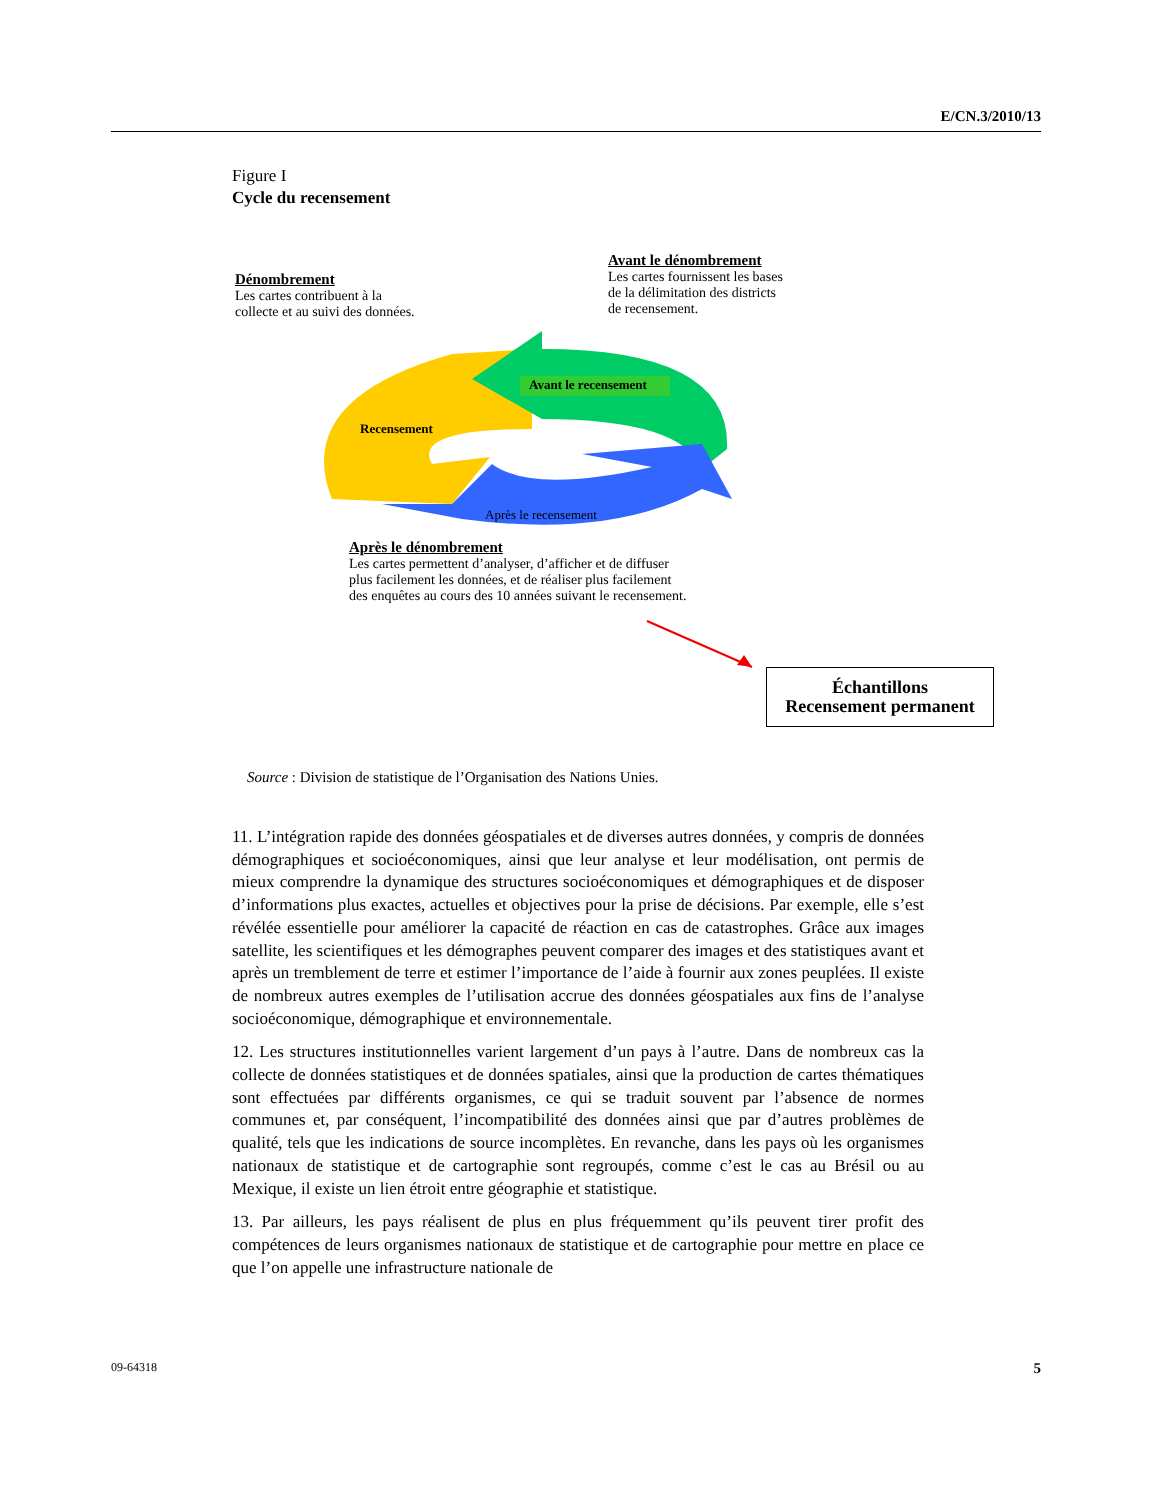E/CN.3/2010/13
Figure I
Cycle du recensement
Dénombrement
Les cartes contribuent à la
collecte et au suivi des données.
Avant le dénombrement
Les cartes fournissent les bases
de la délimitation des districts
de recensement.
Avant le recensement
Recensement
Après le recensement
Après le dénombrement
Les cartes permettent d’analyser, d’afficher et de diffuser
plus facilement les données, et de réaliser plus facilement
des enquêtes au cours des 10 années suivant le recensement.
Échantillons
Recensement permanent
Source : Division de statistique de l’Organisation des Nations Unies.
11. L’intégration rapide des données géospatiales et de diverses autres données, y compris de données démographiques et socioéconomiques, ainsi que leur analyse et leur modélisation, ont permis de mieux comprendre la dynamique des structures socioéconomiques et démographiques et de disposer d’informations plus exactes, actuelles et objectives pour la prise de décisions. Par exemple, elle s’est révélée essentielle pour améliorer la capacité de réaction en cas de catastrophes. Grâce aux images satellite, les scientifiques et les démographes peuvent comparer des images et des statistiques avant et après un tremblement de terre et estimer l’importance de l’aide à fournir aux zones peuplées. Il existe de nombreux autres exemples de l’utilisation accrue des données géospatiales aux fins de l’analyse socioéconomique, démographique et environnementale.
12. Les structures institutionnelles varient largement d’un pays à l’autre. Dans de nombreux cas la collecte de données statistiques et de données spatiales, ainsi que la production de cartes thématiques sont effectuées par différents organismes, ce qui se traduit souvent par l’absence de normes communes et, par conséquent, l’incompatibilité des données ainsi que par d’autres problèmes de qualité, tels que les indications de source incomplètes. En revanche, dans les pays où les organismes nationaux de statistique et de cartographie sont regroupés, comme c’est le cas au Brésil ou au Mexique, il existe un lien étroit entre géographie et statistique.
13. Par ailleurs, les pays réalisent de plus en plus fréquemment qu’ils peuvent tirer profit des compétences de leurs organismes nationaux de statistique et de cartographie pour mettre en place ce que l’on appelle une infrastructure nationale de
09-64318 5